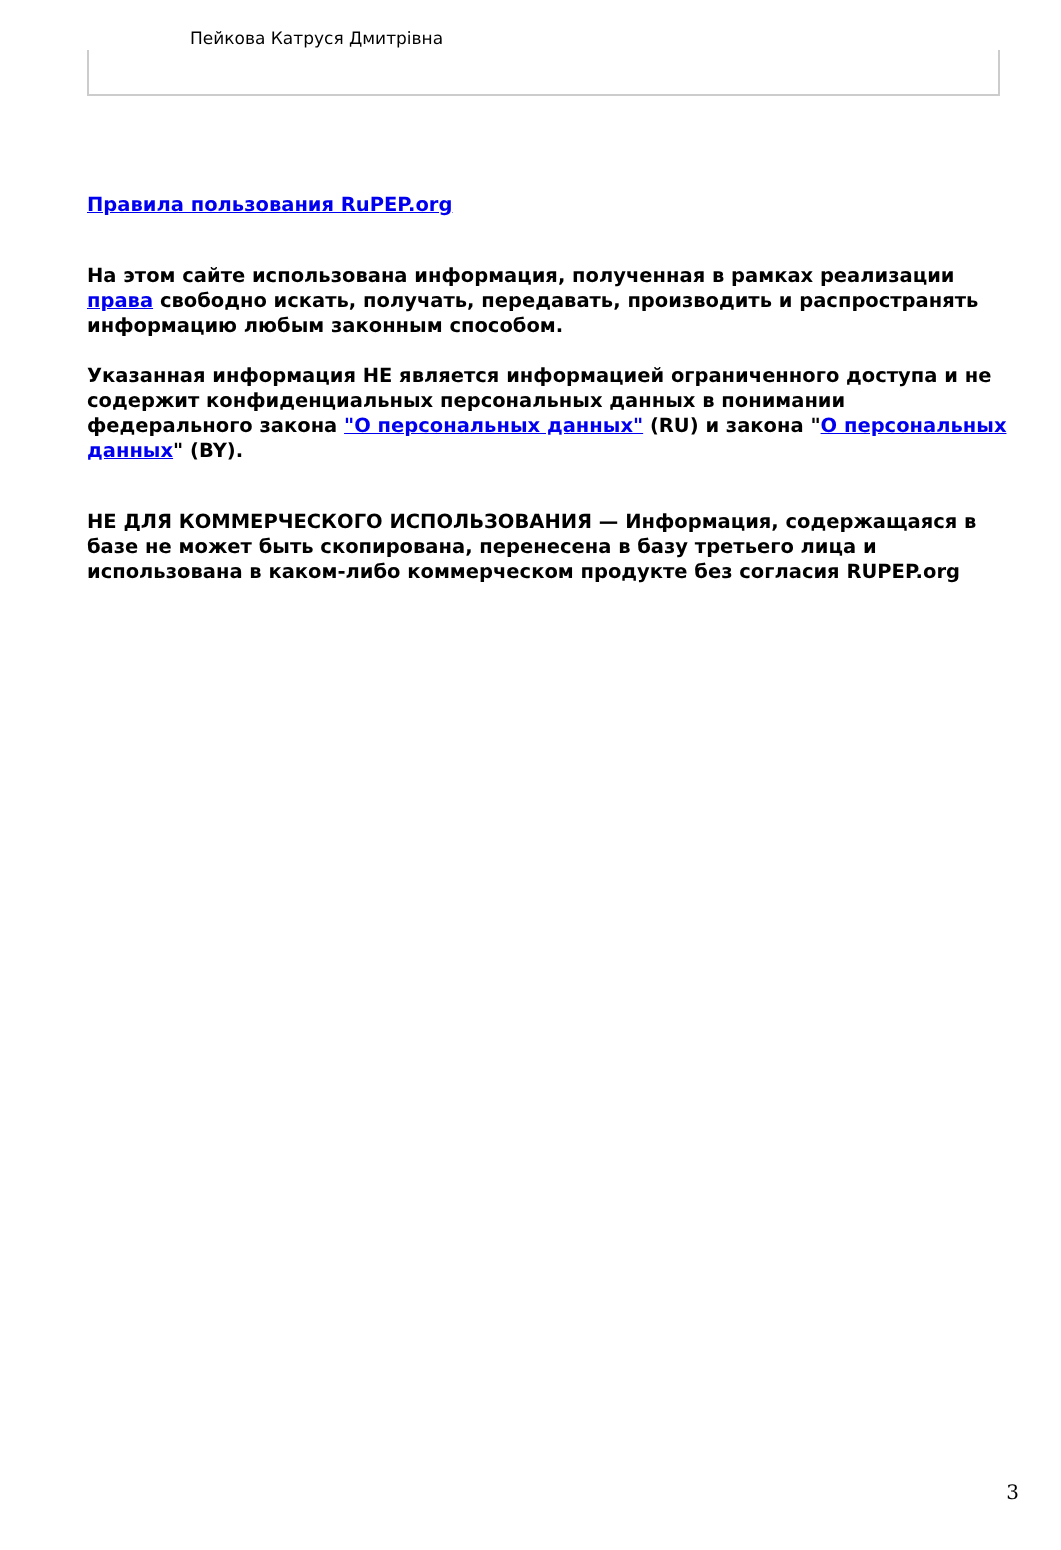Пейкова Катруся Дмитрівна
Правила пользования RuPEP.org
На этом сайте использована информация, полученная в рамках реализации права свободно искать, получать, передавать, производить и распространять информацию любым законным способом.
Указанная информация НЕ является информацией ограниченного доступа и не содержит конфиденциальных персональных данных в понимании федерального закона "О персональных данных" (RU) и закона "О персональных данных" (BY).
НЕ ДЛЯ КОММЕРЧЕСКОГО ИСПОЛЬЗОВАНИЯ — Информация, содержащаяся в базе не может быть скопирована, перенесена в базу третьего лица и использована в каком-либо коммерческом продукте без согласия RUPEP.org
3